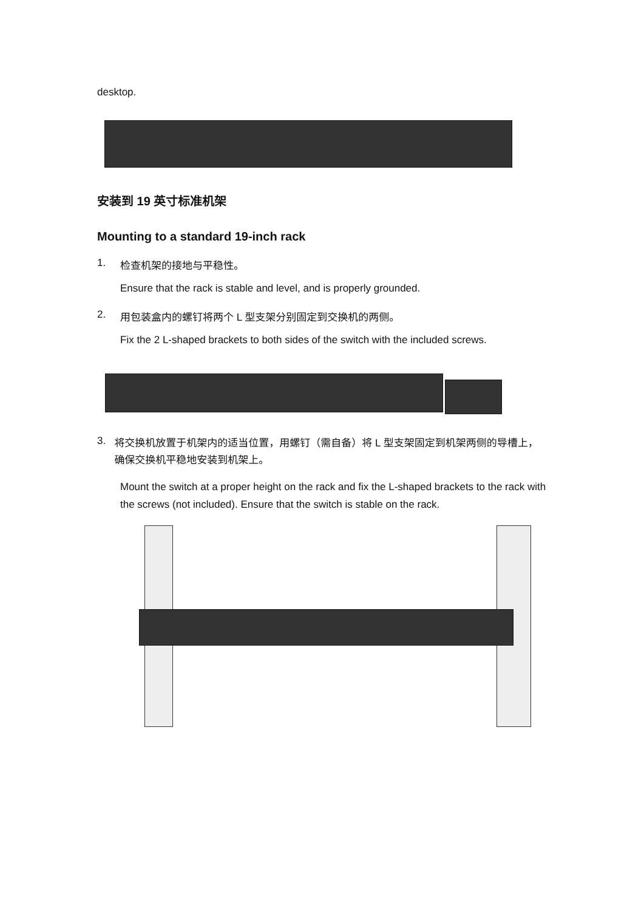desktop.
安装到 19 英寸标准机架
Mounting to a standard 19-inch rack
1. 检查机架的接地与平稳性。
Ensure that the rack is stable and level, and is properly grounded.
2. 用包装盒内的螺钉将两个 L 型支架分别固定到交换机的两侧。
Fix the 2 L-shaped brackets to both sides of the switch with the included screws.
3. 将交换机放置于机架内的适当位置，用螺钉（需自备）将 L 型支架固定到机架两侧的导槽上，确保交换机平稳地安装到机架上。
Mount the switch at a proper height on the rack and fix the L-shaped brackets to the rack with the screws (not included). Ensure that the switch is stable on the rack.